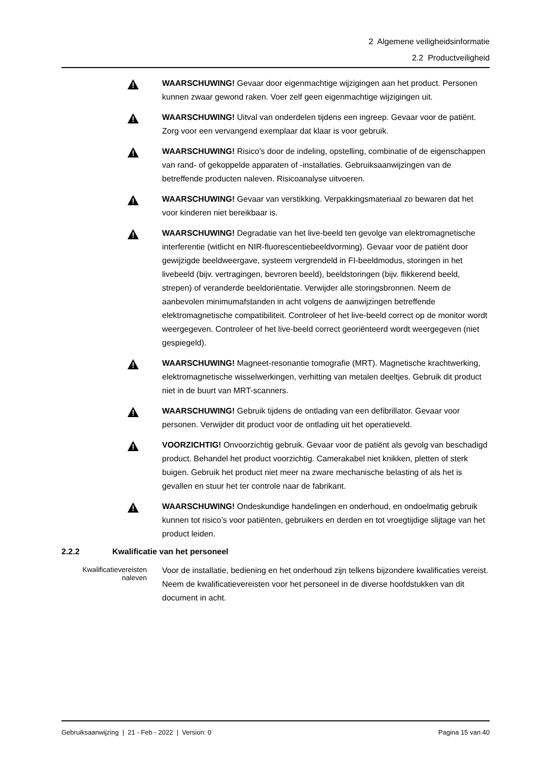2 Algemene veiligheidsinformatie
2.2 Productveiligheid
WAARSCHUWING! Gevaar door eigenmachtige wijzigingen aan het product. Personen kunnen zwaar gewond raken. Voer zelf geen eigenmachtige wijzigingen uit.
WAARSCHUWING! Uitval van onderdelen tijdens een ingreep. Gevaar voor de patiënt. Zorg voor een vervangend exemplaar dat klaar is voor gebruik.
WAARSCHUWING! Risico’s door de indeling, opstelling, combinatie of de eigenschappen van rand- of gekoppelde apparaten of -installaties. Gebruiksaanwijzingen van de betreffende producten naleven. Risicoanalyse uitvoeren.
WAARSCHUWING! Gevaar van verstikking. Verpakkingsmateriaal zo bewaren dat het voor kinderen niet bereikbaar is.
WAARSCHUWING! Degradatie van het live-beeld ten gevolge van elektromagnetische interferentie (witlicht en NIR-fluorescentiebeeldvorming). Gevaar voor de patiënt door gewijzigde beeldweergave, systeem vergrendeld in FI-beeldmodus, storingen in het livebeeld (bijv. vertragingen, bevroren beeld), beeldstoringen (bijv. flikkerend beeld, strepen) of veranderde beeldoriëntatie. Verwijder alle storingsbronnen. Neem de aanbevolen minimumafstanden in acht volgens de aanwijzingen betreffende elektromagnetische compatibiliteit. Controleer of het live-beeld correct op de monitor wordt weergegeven. Controleer of het live-beeld correct georiënteerd wordt weergegeven (niet gespiegeld).
WAARSCHUWING! Magneet-resonantie tomografie (MRT). Magnetische krachtwerking, elektromagnetische wisselwerkingen, verhitting van metalen deeltjes. Gebruik dit product niet in de buurt van MRT-scanners.
WAARSCHUWING! Gebruik tijdens de ontlading van een defibrillator. Gevaar voor personen. Verwijder dit product voor de ontlading uit het operatieveld.
VOORZICHTIG! Onvoorzichtig gebruik. Gevaar voor de patiënt als gevolg van beschadigd product. Behandel het product voorzichtig. Camerakabel niet knikken, pletten of sterk buigen. Gebruik het product niet meer na zware mechanische belasting of als het is gevallen en stuur het ter controle naar de fabrikant.
WAARSCHUWING! Ondeskundige handelingen en onderhoud, en ondoelmatig gebruik kunnen tot risico’s voor patiënten, gebruikers en derden en tot vroegtijdige slijtage van het product leiden.
2.2.2 Kwalificatie van het personeel
Kwalificatievereisten naleven
Voor de installatie, bediening en het onderhoud zijn telkens bijzondere kwalificaties vereist. Neem de kwalificatievereisten voor het personeel in de diverse hoofdstukken van dit document in acht.
Gebruiksaanwijzing | 21 - Feb - 2022 | Version: 0 Pagina 15 van 40